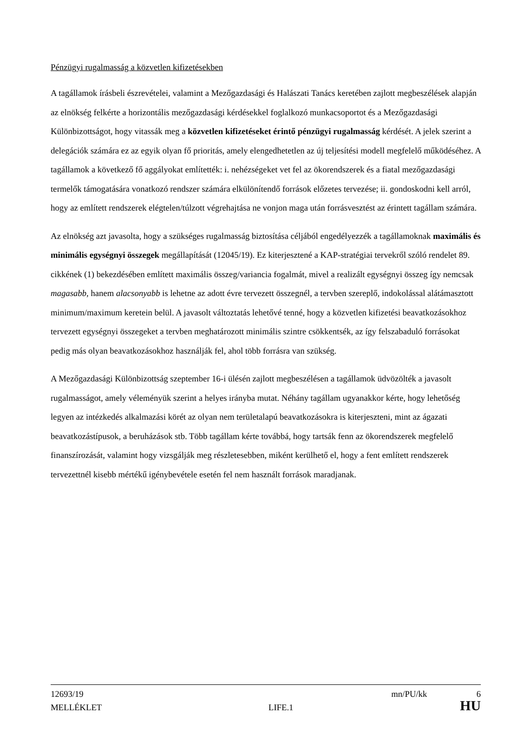Pénzügyi rugalmasság a közvetlen kifizetésekben
A tagállamok írásbeli észrevételei, valamint a Mezőgazdasági és Halászati Tanács keretében zajlott megbeszélések alapján az elnökség felkérte a horizontális mezőgazdasági kérdésekkel foglalkozó munkacsoportot és a Mezőgazdasági Különbizottságot, hogy vitassák meg a közvetlen kifizetéseket érintő pénzügyi rugalmasság kérdését. A jelek szerint a delegációk számára ez az egyik olyan fő prioritás, amely elengedhetetlen az új teljesítési modell megfelelő működéséhez. A tagállamok a következő fő aggályokat említették: i. nehézségeket vet fel az ökorendszerek és a fiatal mezőgazdasági termelők támogatására vonatkozó rendszer számára elkülönítendő források előzetes tervezése; ii. gondoskodni kell arról, hogy az említett rendszerek elégtelen/túlzott végrehajtása ne vonjon maga után forrásvesztést az érintett tagállam számára.
Az elnökség azt javasolta, hogy a szükséges rugalmasság biztosítása céljából engedélyezzék a tagállamoknak maximális és minimális egységnyi összegek megállapítását (12045/19). Ez kiterjesztené a KAP-stratégiai tervekről szóló rendelet 89. cikkének (1) bekezdésében említett maximális összeg/variancia fogalmát, mivel a realizált egységnyi összeg így nemcsak magasabb, hanem alacsonyabb is lehetne az adott évre tervezett összegnél, a tervben szereplő, indokolással alátámasztott minimum/maximum keretein belül. A javasolt változtatás lehetővé tenné, hogy a közvetlen kifizetési beavatkozásokhoz tervezett egységnyi összegeket a tervben meghatározott minimális szintre csökkentsék, az így felszabaduló forrásokat pedig más olyan beavatkozásokhoz használják fel, ahol több forrásra van szükség.
A Mezőgazdasági Különbizottság szeptember 16-i ülésén zajlott megbeszélésen a tagállamok üdvözölték a javasolt rugalmasságot, amely véleményük szerint a helyes irányba mutat. Néhány tagállam ugyanakkor kérte, hogy lehetőség legyen az intézkedés alkalmazási körét az olyan nem területalapú beavatkozásokra is kiterjeszteni, mint az ágazati beavatkozástípusok, a beruházások stb. Több tagállam kérte továbbá, hogy tartsák fenn az ökorendszerek megfelelő finanszírozását, valamint hogy vizsgálják meg részletesebben, miként kerülhető el, hogy a fent említett rendszerek tervezettnél kisebb mértékű igénybevétele esetén fel nem használt források maradjanak.
12693/19 mn/PU/kk 6
MELLÉKLET LIFE.1 HU